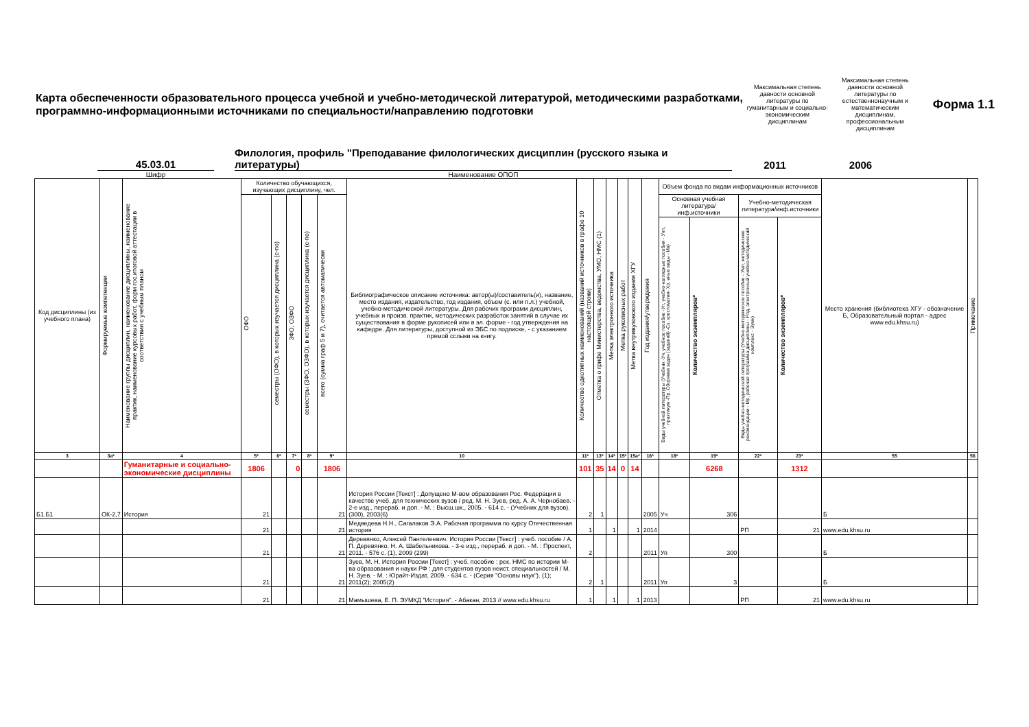Карта обеспеченности образовательного процесса учебной и учебно-методической литературой, методическими разработками, программно-информационными источниками по специальности/направлению подготовки
Максимальная степень давности основной литературы по гуманитарным и социально-экономическим дисциплинам
Максимальная степень давности основной литературы по естественнонаучным и математическим дисциплинам, профессиональным дисциплинам
Форма 1.1
45.03.01
Филология, профиль "Преподавание филологических дисциплин (русского языка и литературы)
2011
2006
Шифр Наименование ОПОП
| Код дисциплины (из учебного плана) | Формируемые компетенции | Наименование группы дисциплин, наименование дисциплины, наименование практик, наименование курсовых работ, форм гос.итоговой аттестации в соответствии с учебным планом | Количество обучающихся, изучающих дисциплину, чел. | | | | | Библиографическое описание источника: автор(ы)/составитель(и), название, место издания, издательство, год издания, объем (с. или п.л.) учебной, учебно-методической литературы. Для рабочих программ дисциплин, учебных и произв. практик, методических разработок занятий в случае их существования в форме рукописей или в эл. форме - год утверждения на кафедре. Для литературы, доступной из ЭБС по подписке, - с указанием прямой сслыки на книгу. | Количество однотипных наименований (названий источников в графе 10 настоящей строки) | Отметка о грифе Министерства, ведомства, УМО, НМС (1) | Метка электронного источника | Метка рукописных работ | Метка внутривузовского издания ХГУ | Год издания/утверждения | Объем фонда по видам информационных источников | | | | Место хранения (библиотека ХГУ - обозначение Б, Образовательный портал - адрес www.edu.khsu.ru) | Примечание |
| --- | --- | --- | --- | --- | --- | --- | --- | --- | --- | --- | --- | --- | --- | --- | --- | --- | --- | --- | --- | --- |
| | | | ОФО | семестры (ОФО), в которых изучается дисциплина (с-по) | ЗФО, ОЗФО | семестры (ЗФО, ОЗФО), в которых изучается дисциплина (с-по) | всего (сумма граф 5 и 7), считается автоматически | | | | | | | | Основная учебная литература/ инф.источники | | Учебно-методическая литература/инф.источники | | | |
| | | | | | | | | | | | | | | | Виды учебной литературы (Учебник -Уч, учебное пособие -Уп, учебно-наглядные пособия - Унп, практикум -Пр, Сборники задач (заданий) -Сз, хрестоматия- Хр, иные виды - Ив) | Количество экземпляров* | Виды учебно-методической литературы (Учебно-методическое пособие - Умп, методические рекомендации - Мр, рабочая программа дисциплины - Рпд, электронный учебно-методический комплекс - Эумк) | Количество экземпляров* | | |
| 3 | 3а* | 4 | 5* | 6* | 7* | 8* | 9* | 10 | 11* | 13* | 14* | 15* | 15а* | 16* | 18* | 19* | 22* | 23* | 55 | 56 |
| | | Гуманитарные и социально-экономические дисциплины | 1806 | | 0 | | 1806 | | 101 | 35 | 14 | 0 | 14 | | | 6268 | | 1312 | | |
| Б1.Б1 | ОК-2,7 | История | 21 | | | | 21 | История России [Текст] : Допущено М-вом образования Рос. Федерации в качестве учеб. для технических вузов / ред. М. Н. Зуев, ред. А. А. Чернобаев. - 2-е изд., перераб. и доп. - М. : Высш.шк., 2005. - 614 с. - (Учебник для вузов). (300), 2003(6) | 2 | 1 | | | | 2005 | Уч | 306 | | | Б | |
| | | | 21 | | | | 21 | Медведева Н.Н., Сагалаков Э.А. Рабочая программа по курсу Отечественная история | 1 | | 1 | | 1 | 2014 | | | РП | 21 | www.edu.khsu.ru | |
| | | | 21 | | | | 21 | Деревянко, Алексей Пантелеевич. История России [Текст] : учеб. пособие / А. П. Деревянко, Н. А. Шабельникова. - 3-е изд., перераб. и доп. - М. : Проспект, 2011. - 576 с. (1), 2009 (299) | 2 | | | | | 2011 | Уп | 300 | | | Б | |
| | | | 21 | | | | 21 | Зуев, М. Н. История России [Текст] : учеб. пособие : рек. НМС по истории М-ва образования и науки РФ : для студентов вузов неист. специальностей / М. Н. Зуев. - М. : Юрайт-Издат, 2009. - 634 с. - (Серия "Основы наук"). (1); 2011(2); 2005(2) | 2 | 1 | | | | 2011 | Уп | 3 | | | Б | |
| | | | 21 | | | | 21 | Мамышева, Е. П. ЭУМКД "История". - Абакан, 2013 // www.edu.khsu.ru | 1 | | 1 | | 1 | 2013 | | | РП | 21 | www.edu.khsu.ru | |